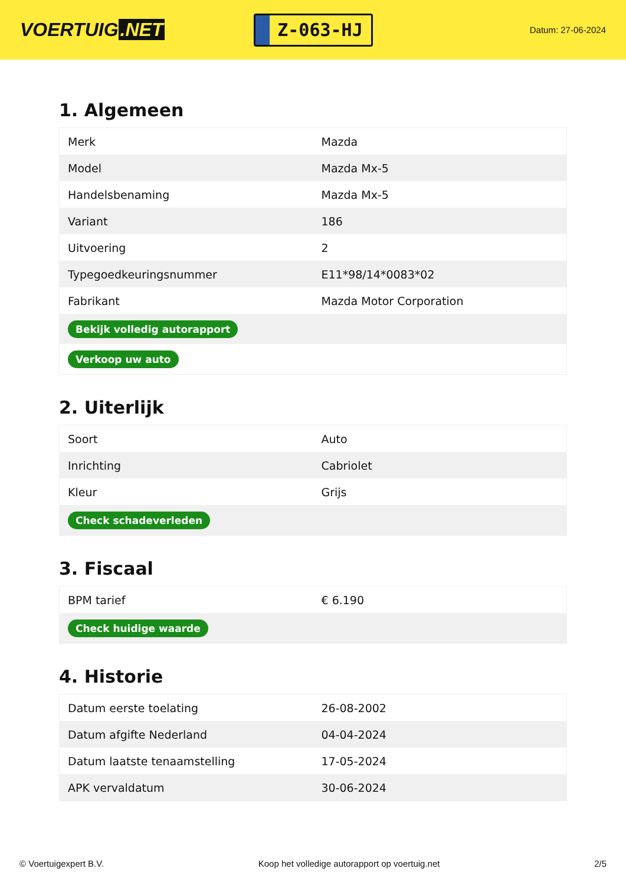VOERTUIG.NET
Z-063-HJ
Datum: 27-06-2024
1. Algemeen
| Merk | Mazda |
| Model | Mazda Mx-5 |
| Handelsbenaming | Mazda Mx-5 |
| Variant | 186 |
| Uitvoering | 2 |
| Typegoedkeuringsnummer | E11*98/14*0083*02 |
| Fabrikant | Mazda Motor Corporation |
| Bekijk volledig autorapport | |
| Verkoop uw auto | |
2. Uiterlijk
| Soort | Auto |
| Inrichting | Cabriolet |
| Kleur | Grijs |
| Check schadeverleden | |
3. Fiscaal
| BPM tarief | € 6.190 |
| Check huidige waarde | |
4. Historie
| Datum eerste toelating | 26-08-2002 |
| Datum afgifte Nederland | 04-04-2024 |
| Datum laatste tenaamstelling | 17-05-2024 |
| APK vervaldatum | 30-06-2024 |
© Voertuigexpert B.V. Koop het volledige autorapport op voertuig.net 2/5